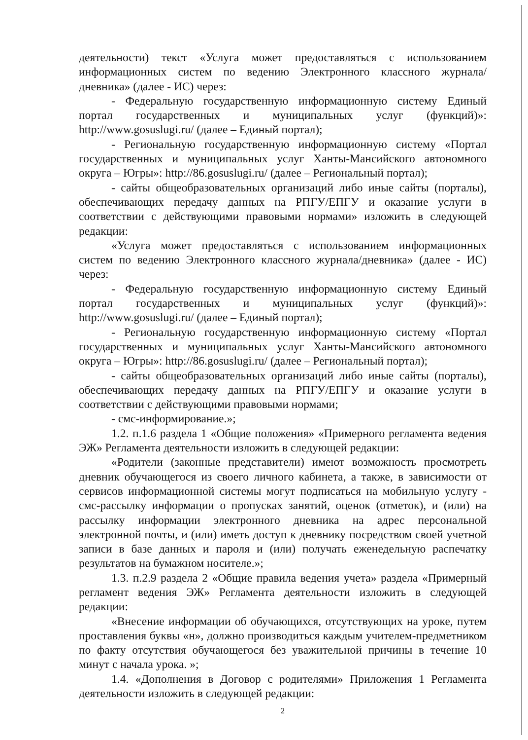деятельности) текст «Услуга может предоставляться с использованием информационных систем по ведению Электронного классного журнала/дневника» (далее - ИС) через:
- Федеральную государственную информационную систему Единый портал государственных и муниципальных услуг (функций)»: http://www.gosuslugi.ru/ (далее – Единый портал);
- Региональную государственную информационную систему «Портал государственных и муниципальных услуг Ханты-Мансийского автономного округа – Югры»: http://86.gosuslugi.ru/ (далее – Региональный портал);
- сайты общеобразовательных организаций либо иные сайты (порталы), обеспечивающих передачу данных на РПГУ/ЕПГУ и оказание услуги в соответствии с действующими правовыми нормами» изложить в следующей редакции:
«Услуга может предоставляться с использованием информационных систем по ведению Электронного классного журнала/дневника» (далее - ИС) через:
- Федеральную государственную информационную систему Единый портал государственных и муниципальных услуг (функций)»: http://www.gosuslugi.ru/ (далее – Единый портал);
- Региональную государственную информационную систему «Портал государственных и муниципальных услуг Ханты-Мансийского автономного округа – Югры»: http://86.gosuslugi.ru/ (далее – Региональный портал);
- сайты общеобразовательных организаций либо иные сайты (порталы), обеспечивающих передачу данных на РПГУ/ЕПГУ и оказание услуги в соответствии с действующими правовыми нормами;
- смс-информирование.»;
1.2. п.1.6 раздела 1 «Общие положения» «Примерного регламента ведения ЭЖ» Регламента деятельности изложить в следующей редакции:
«Родители (законные представители) имеют возможность просмотреть дневник обучающегося из своего личного кабинета, а также, в зависимости от сервисов информационной системы могут подписаться на мобильную услугу - смс-рассылку информации о пропусках занятий, оценок (отметок), и (или) на рассылку информации электронного дневника на адрес персональной электронной почты, и (или) иметь доступ к дневнику посредством своей учетной записи в базе данных и пароля и (или) получать еженедельную распечатку результатов на бумажном носителе.»;
1.3. п.2.9 раздела 2 «Общие правила ведения учета» раздела «Примерный регламент ведения ЭЖ» Регламента деятельности изложить в следующей редакции:
«Внесение информации об обучающихся, отсутствующих на уроке, путем проставления буквы «н», должно производиться каждым учителем-предметником по факту отсутствия обучающегося без уважительной причины в течение 10 минут с начала урока. »;
1.4. «Дополнения в Договор с родителями» Приложения 1 Регламента деятельности изложить в следующей редакции:
2